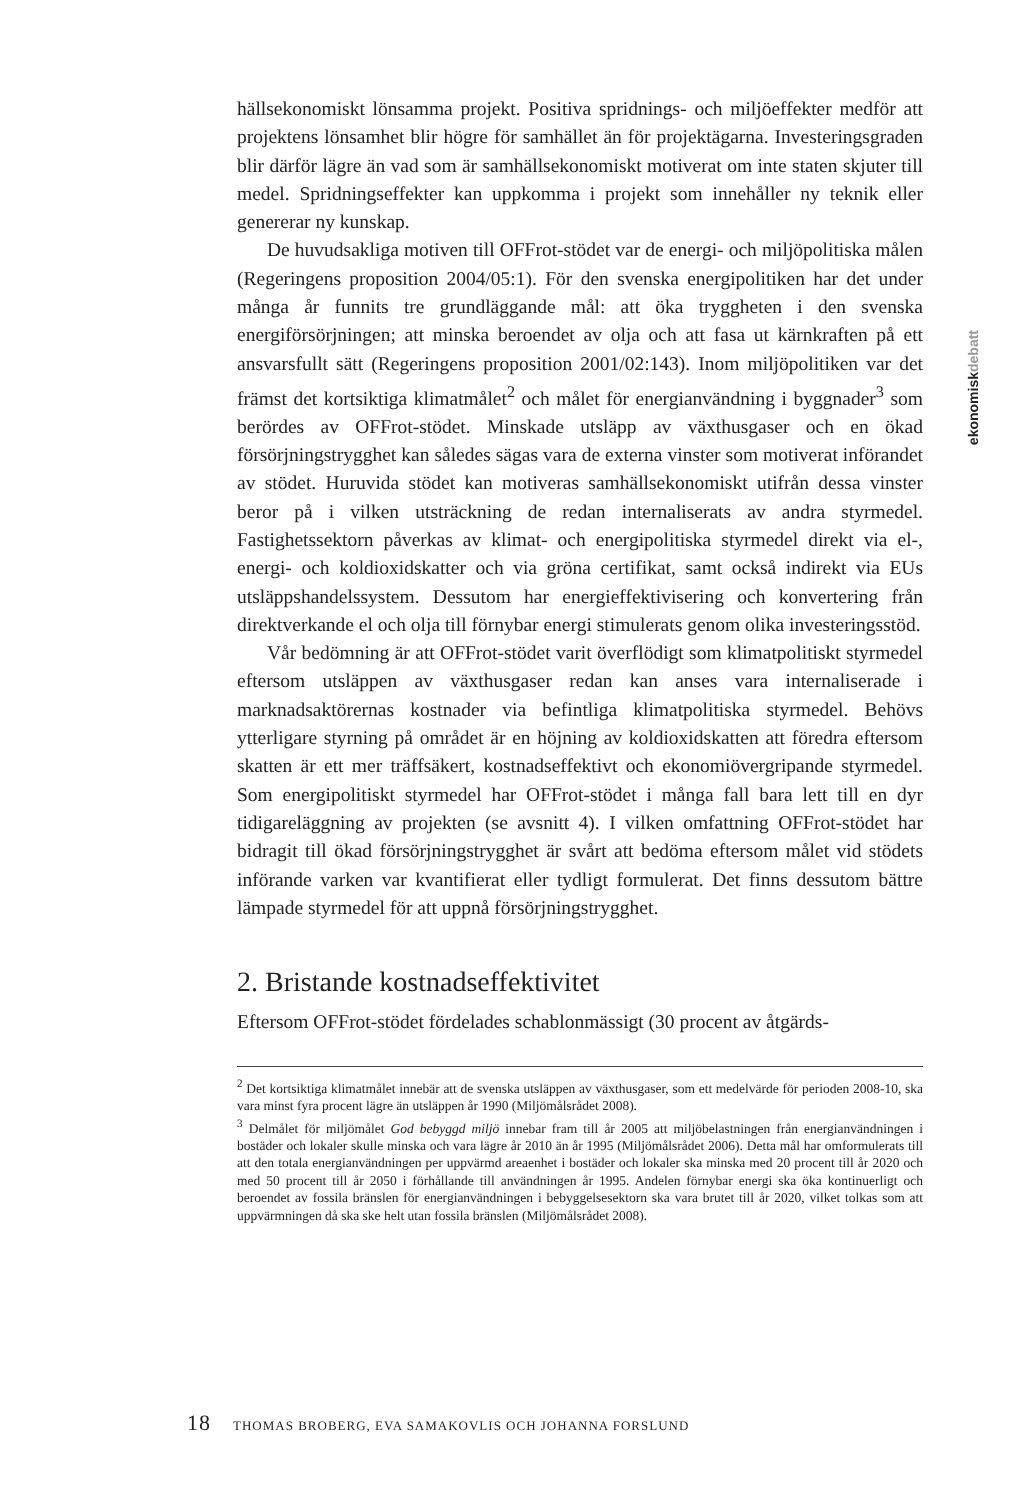hällsekonomiskt lönsamma projekt. Positiva spridnings- och miljöeffekter medför att projektens lönsamhet blir högre för samhället än för projektägarna. Investeringsgraden blir därför lägre än vad som är samhällsekonomiskt motiverat om inte staten skjuter till medel. Spridningseffekter kan uppkomma i projekt som innehåller ny teknik eller genererar ny kunskap.
De huvudsakliga motiven till OFFrot-stödet var de energi- och miljöpolitiska målen (Regeringens proposition 2004/05:1). För den svenska energipolitiken har det under många år funnits tre grundläggande mål: att öka tryggheten i den svenska energiförsörjningen; att minska beroendet av olja och att fasa ut kärnkraften på ett ansvarsfullt sätt (Regeringens proposition 2001/02:143). Inom miljöpolitiken var det främst det kortsiktiga klimatmålet<sup>2</sup> och målet för energianvändning i byggnader<sup>3</sup> som berördes av OFFrot-stödet. Minskade utsläpp av växthusgaser och en ökad försörjningstrygghet kan således sägas vara de externa vinster som motiverat införandet av stödet. Huruvida stödet kan motiveras samhällsekonomiskt utifrån dessa vinster beror på i vilken utsträckning de redan internaliserats av andra styrmedel. Fastighetssektorn påverkas av klimat- och energipolitiska styrmedel direkt via el-, energi- och koldioxidskatter och via gröna certifikat, samt också indirekt via EUs utsläppshandelssystem. Dessutom har energieffektivisering och konvertering från direktverkande el och olja till förnybar energi stimulerats genom olika investeringsstöd.
Vår bedömning är att OFFrot-stödet varit överflödigt som klimatpolitiskt styrmedel eftersom utsläppen av växthusgaser redan kan anses vara internaliserade i marknadsaktörernas kostnader via befintliga klimatpolitiska styrmedel. Behövs ytterligare styrning på området är en höjning av koldioxidskatten att föredra eftersom skatten är ett mer träffsäkert, kostnadseffektivt och ekonomiövergripande styrmedel. Som energipolitiskt styrmedel har OFFrot-stödet i många fall bara lett till en dyr tidigareläggning av projekten (se avsnitt 4). I vilken omfattning OFFrot-stödet har bidragit till ökad försörjningstrygghet är svårt att bedöma eftersom målet vid stödets införande varken var kvantifierat eller tydligt formulerat. Det finns dessutom bättre lämpade styrmedel för att uppnå försörjningstrygghet.
2. Bristande kostnadseffektivitet
Eftersom OFFrot-stödet fördelades schablonmässigt (30 procent av åtgärds-
<sup>2</sup> Det kortsiktiga klimatmålet innebär att de svenska utsläppen av växthusgaser, som ett medelvärde för perioden 2008-10, ska vara minst fyra procent lägre än utsläppen år 1990 (Miljömålsrådet 2008).
<sup>3</sup> Delmålet för miljömålet God bebyggd miljö innebar fram till år 2005 att miljöbelastningen från energianvändningen i bostäder och lokaler skulle minska och vara lägre år 2010 än år 1995 (Miljömålsrådet 2006). Detta mål har omformulerats till att den totala energianvändningen per uppvärmd areaenhet i bostäder och lokaler ska minska med 20 procent till år 2020 och med 50 procent till år 2050 i förhållande till användningen år 1995. Andelen förnybar energi ska öka kontinuerligt och beroendet av fossila bränslen för energianvändningen i bebyggelsesektorn ska vara brutet till år 2020, vilket tolkas som att uppvärmningen då ska ske helt utan fossila bränslen (Miljömålsrådet 2008).
ekonomiskdebatt
18 THOMAS BROBERG, EVA SAMAKOVLIS OCH JOHANNA FORSLUND